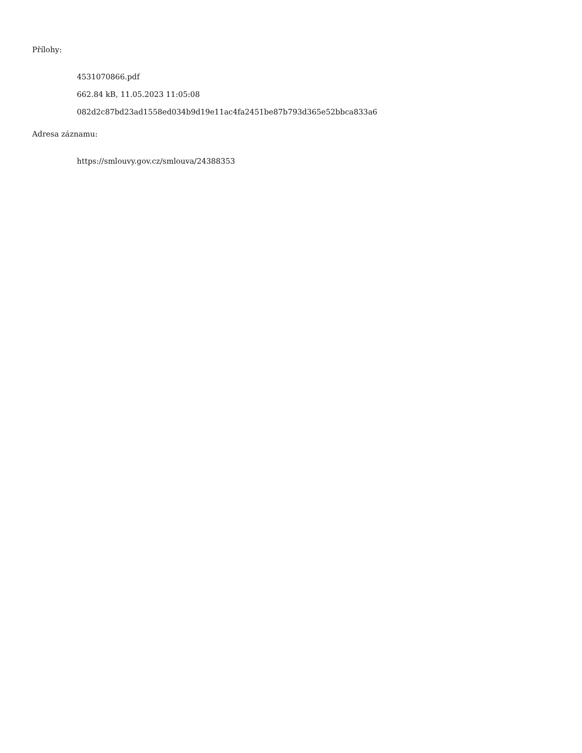Přílohy:
4531070866.pdf
662.84 kB, 11.05.2023 11:05:08
082d2c87bd23ad1558ed034b9d19e11ac4fa2451be87b793d365e52bbca833a6
Adresa záznamu:
https://smlouvy.gov.cz/smlouva/24388353